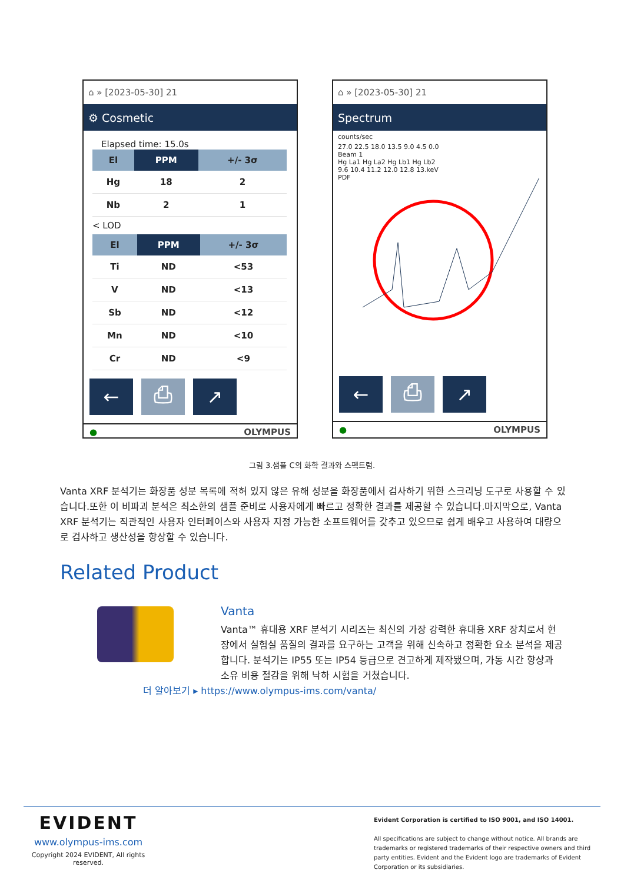⌂ » [2023-05-30] 21
⚙ Cosmetic
Elapsed time: 15.0s
| El | PPM | +/- 3σ |
| --- | --- | --- |
| Hg | 18 | 2 |
| Nb | 2 | 1 |
< LOD
| El | PPM | +/- 3σ |
| --- | --- | --- |
| Ti | ND | <53 |
| V | ND | <13 |
| Sb | ND | <12 |
| Mn | ND | <10 |
| Cr | ND | <9 |
← ⎙ ↗
● OLYMPUS
⌂ » [2023-05-30] 21
Spectrum
counts/sec
27.0 22.5 18.0 13.5 9.0 4.5 0.0
Beam 1
Hg La1 Hg La2 Hg Lb1 Hg Lb2
9.6 10.4 11.2 12.0 12.8 13.keV
PDF
← ⎙ ↗
● OLYMPUS
그림 3.샘플 C의 화학 결과와 스펙트럼.
Vanta XRF 분석기는 화장품 성분 목록에 적혀 있지 않은 유해 성분을 화장품에서 검사하기 위한 스크리닝 도구로 사용할 수 있습니다.또한 이 비파괴 분석은 최소한의 샘플 준비로 사용자에게 빠르고 정확한 결과를 제공할 수 있습니다.마지막으로, Vanta XRF 분석기는 직관적인 사용자 인터페이스와 사용자 지정 가능한 소프트웨어를 갖추고 있으므로 쉽게 배우고 사용하여 대량으로 검사하고 생산성을 향상할 수 있습니다.
Related Product
Vanta
Vanta™ 휴대용 XRF 분석기 시리즈는 최신의 가장 강력한 휴대용 XRF 장치로서 현장에서 실험실 품질의 결과를 요구하는 고객을 위해 신속하고 정확한 요소 분석을 제공합니다. 분석기는 IP55 또는 IP54 등급으로 견고하게 제작됐으며, 가동 시간 향상과 소유 비용 절감을 위해 낙하 시험을 거쳤습니다.
더 알아보기 ▸ https://www.olympus-ims.com/vanta/
EVIDENT
www.olympus-ims.com
Copyright 2024 EVIDENT, All rights reserved.
Evident Corporation is certified to ISO 9001, and ISO 14001.
All specifications are subject to change without notice. All brands are trademarks or registered trademarks of their respective owners and third party entities. Evident and the Evident logo are trademarks of Evident Corporation or its subsidiaries.